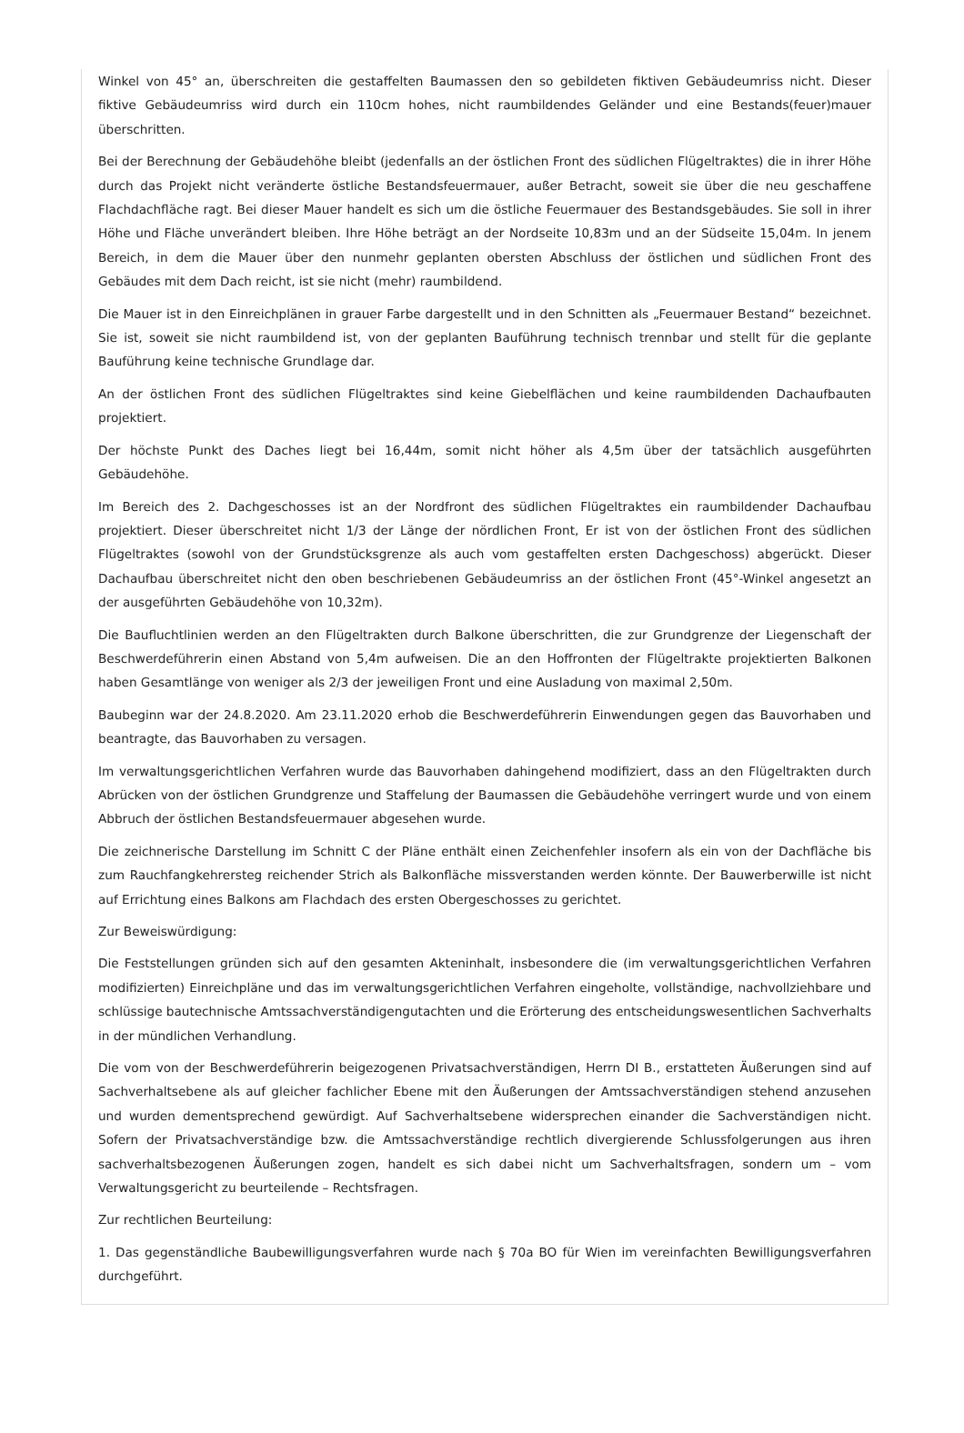Winkel von 45° an, überschreiten die gestaffelten Baumassen den so gebildeten fiktiven Gebäudeumriss nicht. Dieser fiktive Gebäudeumriss wird durch ein 110cm hohes, nicht raumbildendes Geländer und eine Bestands(feuer)mauer überschritten.
Bei der Berechnung der Gebäudehöhe bleibt (jedenfalls an der östlichen Front des südlichen Flügeltraktes) die in ihrer Höhe durch das Projekt nicht veränderte östliche Bestandsfeuermauer, außer Betracht, soweit sie über die neu geschaffene Flachdachfläche ragt. Bei dieser Mauer handelt es sich um die östliche Feuermauer des Bestandsgebäudes. Sie soll in ihrer Höhe und Fläche unverändert bleiben. Ihre Höhe beträgt an der Nordseite 10,83m und an der Südseite 15,04m. In jenem Bereich, in dem die Mauer über den nunmehr geplanten obersten Abschluss der östlichen und südlichen Front des Gebäudes mit dem Dach reicht, ist sie nicht (mehr) raumbildend.
Die Mauer ist in den Einreichplänen in grauer Farbe dargestellt und in den Schnitten als „Feuermauer Bestand“ bezeichnet. Sie ist, soweit sie nicht raumbildend ist, von der geplanten Bauführung technisch trennbar und stellt für die geplante Bauführung keine technische Grundlage dar.
An der östlichen Front des südlichen Flügeltraktes sind keine Giebelflächen und keine raumbildenden Dachaufbauten projektiert.
Der höchste Punkt des Daches liegt bei 16,44m, somit nicht höher als 4,5m über der tatsächlich ausgeführten Gebäudehöhe.
Im Bereich des 2. Dachgeschosses ist an der Nordfront des südlichen Flügeltraktes ein raumbildender Dachaufbau projektiert. Dieser überschreitet nicht 1/3 der Länge der nördlichen Front, Er ist von der östlichen Front des südlichen Flügeltraktes (sowohl von der Grundstücksgrenze als auch vom gestaffelten ersten Dachgeschoss) abgerückt. Dieser Dachaufbau überschreitet nicht den oben beschriebenen Gebäudeumriss an der östlichen Front (45°-Winkel angesetzt an der ausgeführten Gebäudehöhe von 10,32m).
Die Baufluchtlinien werden an den Flügeltrakten durch Balkone überschritten, die zur Grundgrenze der Liegenschaft der Beschwerdeführerin einen Abstand von 5,4m aufweisen. Die an den Hoffronten der Flügeltrakte projektierten Balkonen haben Gesamtlänge von weniger als 2/3 der jeweiligen Front und eine Ausladung von maximal 2,50m.
Baubeginn war der 24.8.2020. Am 23.11.2020 erhob die Beschwerdeführerin Einwendungen gegen das Bauvorhaben und beantragte, das Bauvorhaben zu versagen.
Im verwaltungsgerichtlichen Verfahren wurde das Bauvorhaben dahingehend modifiziert, dass an den Flügeltrakten durch Abrücken von der östlichen Grundgrenze und Staffelung der Baumassen die Gebäudehöhe verringert wurde und von einem Abbruch der östlichen Bestandsfeuermauer abgesehen wurde.
Die zeichnerische Darstellung im Schnitt C der Pläne enthält einen Zeichenfehler insofern als ein von der Dachfläche bis zum Rauchfangkehrersteg reichender Strich als Balkonfläche missverstanden werden könnte. Der Bauwerberwille ist nicht auf Errichtung eines Balkons am Flachdach des ersten Obergeschosses zu gerichtet.
Zur Beweiswürdigung:
Die Feststellungen gründen sich auf den gesamten Akteninhalt, insbesondere die (im verwaltungsgerichtlichen Verfahren modifizierten) Einreichpläne und das im verwaltungsgerichtlichen Verfahren eingeholte, vollständige, nachvollziehbare und schlüssige bautechnische Amtssachverständigengutachten und die Erörterung des entscheidungswesentlichen Sachverhalts in der mündlichen Verhandlung.
Die vom von der Beschwerdeführerin beigezogenen Privatsachverständigen, Herrn DI B., erstatteten Äußerungen sind auf Sachverhaltsebene als auf gleicher fachlicher Ebene mit den Äußerungen der Amtssachverständigen stehend anzusehen und wurden dementsprechend gewürdigt. Auf Sachverhaltsebene widersprechen einander die Sachverständigen nicht. Sofern der Privatsachverständige bzw. die Amtssachverständige rechtlich divergierende Schlussfolgerungen aus ihren sachverhaltsbezogenen Äußerungen zogen, handelt es sich dabei nicht um Sachverhaltsfragen, sondern um – vom Verwaltungsgericht zu beurteilende – Rechtsfragen.
Zur rechtlichen Beurteilung:
1. Das gegenständliche Baubewilligungsverfahren wurde nach § 70a BO für Wien im vereinfachten Bewilligungsverfahren durchgeführt.